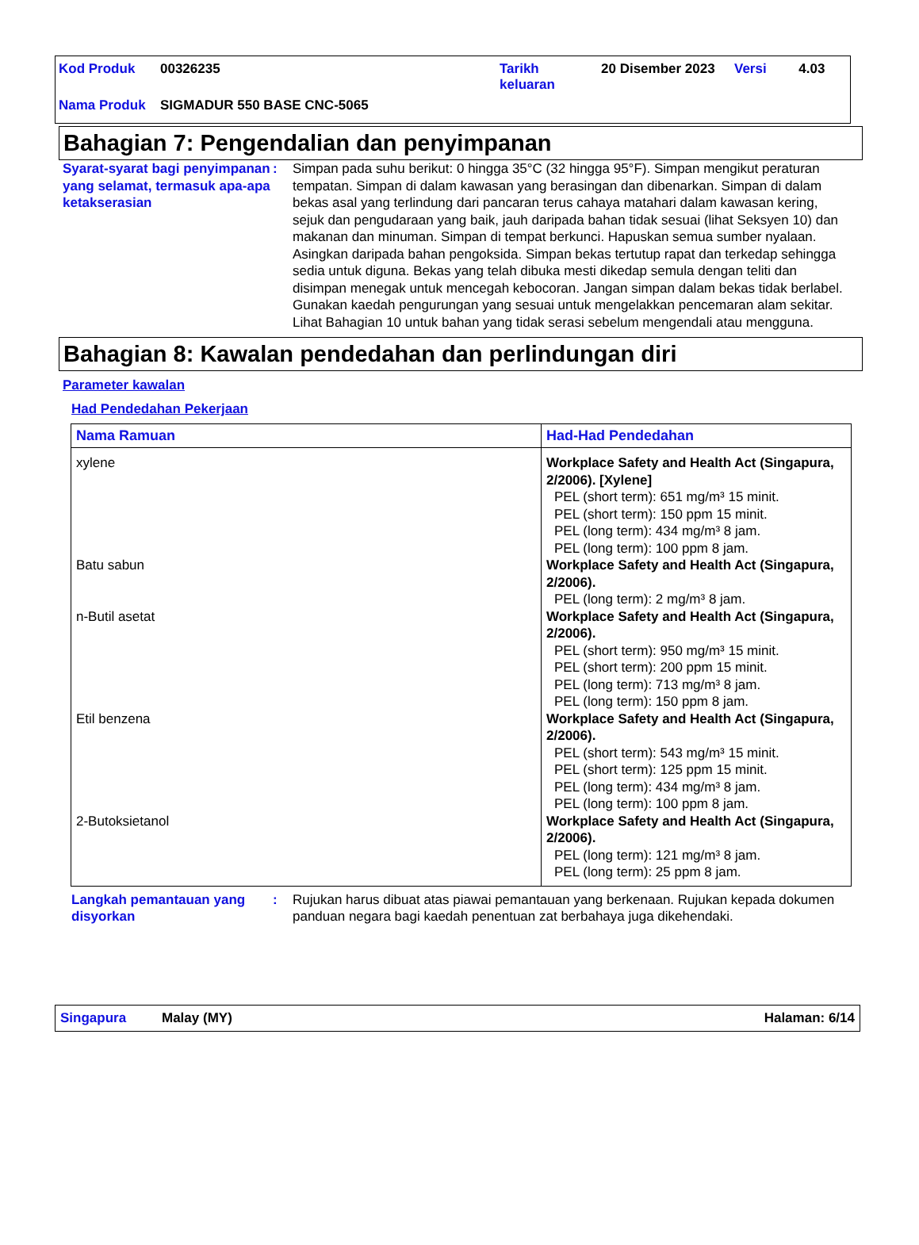| Kod Produk | 00326235 | Tarikh keluaran | 20 Disember 2023 | Versi | 4.03 |
| Nama Produk | SIGMADUR 550 BASE CNC-5065 | | | | |
Bahagian 7: Pengendalian dan penyimpanan
Syarat-syarat bagi penyimpanan yang selamat, termasuk apa-apa ketakserasian
: Simpan pada suhu berikut: 0 hingga 35°C (32 hingga 95°F). Simpan mengikut peraturan tempatan. Simpan di dalam kawasan yang berasingan dan dibenarkan. Simpan di dalam bekas asal yang terlindung dari pancaran terus cahaya matahari dalam kawasan kering, sejuk dan pengudaraan yang baik, jauh daripada bahan tidak sesuai (lihat Seksyen 10) dan makanan dan minuman. Simpan di tempat berkunci. Hapuskan semua sumber nyalaan. Asingkan daripada bahan pengoksida. Simpan bekas tertutup rapat dan terkedap sehingga sedia untuk diguna. Bekas yang telah dibuka mesti dikedap semula dengan teliti dan disimpan menegak untuk mencegah kebocoran. Jangan simpan dalam bekas tidak berlabel. Gunakan kaedah pengurungan yang sesuai untuk mengelakkan pencemaran alam sekitar. Lihat Bahagian 10 untuk bahan yang tidak serasi sebelum mengendali atau mengguna.
Bahagian 8: Kawalan pendedahan dan perlindungan diri
Parameter kawalan
Had Pendedahan Pekerjaan
| Nama Ramuan | Had-Had Pendedahan |
| --- | --- |
| xylene | Workplace Safety and Health Act (Singapura, 2/2006). [Xylene] PEL (short term): 651 mg/m³ 15 minit. PEL (short term): 150 ppm 15 minit. PEL (long term): 434 mg/m³ 8 jam. PEL (long term): 100 ppm 8 jam. |
| Batu sabun | Workplace Safety and Health Act (Singapura, 2/2006). PEL (long term): 2 mg/m³ 8 jam. |
| n-Butil asetat | Workplace Safety and Health Act (Singapura, 2/2006). PEL (short term): 950 mg/m³ 15 minit. PEL (short term): 200 ppm 15 minit. PEL (long term): 713 mg/m³ 8 jam. PEL (long term): 150 ppm 8 jam. |
| Etil benzena | Workplace Safety and Health Act (Singapura, 2/2006). PEL (short term): 543 mg/m³ 15 minit. PEL (short term): 125 ppm 15 minit. PEL (long term): 434 mg/m³ 8 jam. PEL (long term): 100 ppm 8 jam. |
| 2-Butoksietanol | Workplace Safety and Health Act (Singapura, 2/2006). PEL (long term): 121 mg/m³ 8 jam. PEL (long term): 25 ppm 8 jam. |
Langkah pemantauan yang disyorkan
: Rujukan harus dibuat atas piawai pemantauan yang berkenaan. Rujukan kepada dokumen panduan negara bagi kaedah penentuan zat berbahaya juga dikehendaki.
Singapura Malay (MY) Halaman: 6/14